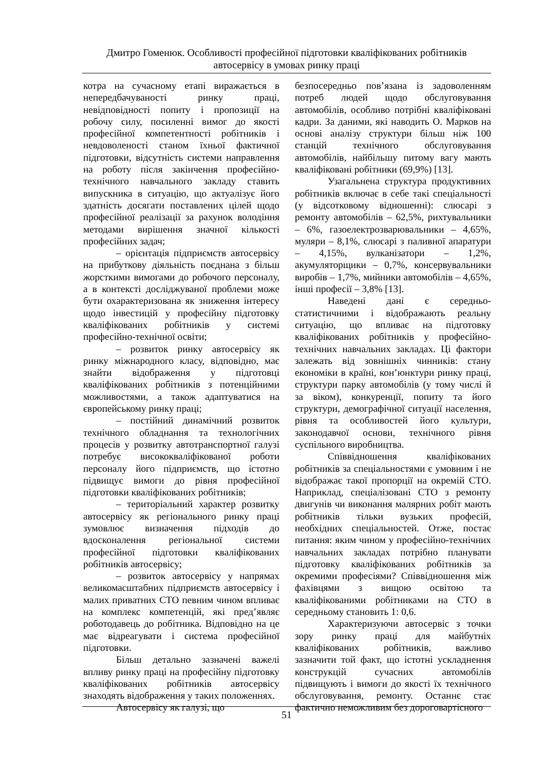Дмитро Гоменюк. Особливості професійної підготовки кваліфікованих робітників
автосервісу в умовах ринку праці
котра на сучасному етапі виражається в непередбачуваності ринку праці, невідповідності попиту і пропозиції на робочу силу, посиленні вимог до якості професійної компетентності робітників і невдоволеності станом їхньої фактичної підготовки, відсутність системи направлення на роботу після закінчення професійно-технічного навчального закладу ставить випускника в ситуацію, що актуалізує його здатність досягати поставлених цілей щодо професійної реалізації за рахунок володіння методами вирішення значної кількості професійних задач;
– орієнтація підприємств автосервісу на прибуткову діяльність поєднана з більш жорсткими вимогами до робочого персоналу, а в контексті досліджуваної проблеми може бути охарактеризована як зниження інтересу щодо інвестицій у професійну підготовку кваліфікованих робітників у системі професійно-технічної освіти;
– розвиток ринку автосервісу як ринку міжнародного класу, відповідно, має знайти відображення у підготовці кваліфікованих робітників з потенційними можливостями, а також адаптуватися на європейському ринку праці;
– постійний динамічний розвиток технічного обладнання та технологічних процесів у розвитку автотранспортної галузі потребує висококваліфікованої роботи персоналу його підприємств, що істотно підвищує вимоги до рівня професійної підготовки кваліфікованих робітників;
– територіальний характер розвитку автосервісу як регіонального ринку праці зумовлює визначення підходів до вдосконалення регіональної системи професійної підготовки кваліфікованих робітників автосервісу;
– розвиток автосервісу у напрямах великомасштабних підприємств автосервісу і малих приватних СТО певним чином впливає на комплекс компетенцій, які пред’являє роботодавець до робітника. Відповідно на це має відреагувати і система професійної підготовки.
Більш детально зазначені важелі впливу ринку праці на професійну підготовку кваліфікованих робітників автосервісу знаходять відображення у таких положеннях.
Автосервісу як галузі, що
безпосередньо пов’язана із задоволенням потреб людей щодо обслуговування автомобілів, особливо потрібні кваліфіковані кадри. За даними, які наводить О. Марков на основі аналізу структури більш ніж 100 станцій технічного обслуговування автомобілів, найбільшу питому вагу мають кваліфіковані робітники (69,9%) [13].
Узагальнена структура продуктивних робітників включає в себе такі спеціальності (у відсотковому відношенні): слюсарі з ремонту автомобілів – 62,5%, рихтувальники – 6%, газоелектрозварювальники – 4,65%, муляри – 8,1%, слюсарі з паливної апаратури – 4,15%, вулканізатори – 1,2%, акумуляторщики – 0,7%, консервувальники виробів – 1,7%, мийники автомобілів – 4,65%, інші професії – 3,8% [13].
Наведені дані є середньо-статистичними і відображають реальну ситуацію, що впливає на підготовку кваліфікованих робітників у професійно-технічних навчальних закладах. Ці фактори залежать від зовнішніх чинників: стану економіки в країні, кон’юнктури ринку праці, структури парку автомобілів (у тому числі й за віком), конкуренції, попиту та його структури, демографічної ситуації населення, рівня та особливостей його культури, законодавчої основи, технічного рівня суспільного виробництва.
Співвідношення кваліфікованих робітників за спеціальностями є умовним і не відображає такої пропорції на окремій СТО. Наприклад, спеціалізовані СТО з ремонту двигунів чи виконання малярних робіт мають робітників тільки вузьких професій, необхідних спеціальностей. Отже, постає питання: яким чином у професійно-технічних навчальних закладах потрібно планувати підготовку кваліфікованих робітників за окремими професіями? Співвідношення між фахівцями з вищою освітою та кваліфікованими робітниками на СТО в середньому становить 1: 0,6.
Характеризуючи автосервіс з точки зору ринку праці для майбутніх кваліфікованих робітників, важливо зазначити той факт, що істотні ускладнення конструкцій сучасних автомобілів підвищують і вимоги до якості їх технічного обслуговування, ремонту. Останнє стає фактично неможливим без дороговартісного
51